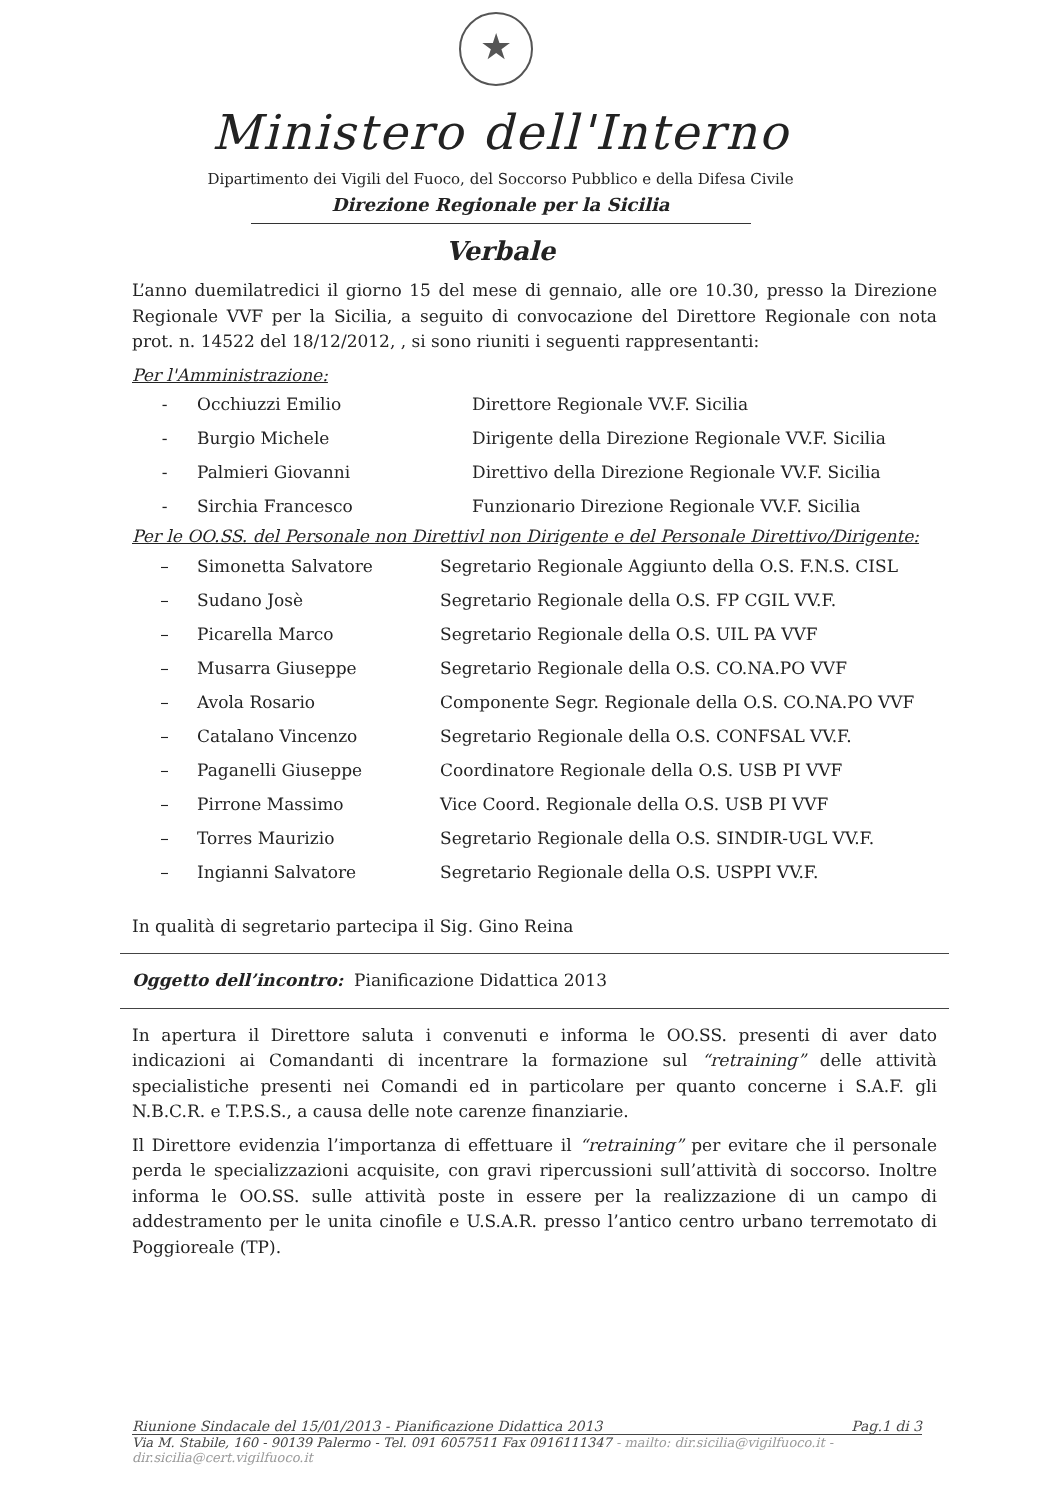★
Ministero dell'Interno
Dipartimento dei Vigili del Fuoco, del Soccorso Pubblico e della Difesa Civile
Direzione Regionale per la Sicilia
Verbale
L’anno duemilatredici il giorno 15 del mese di gennaio, alle ore 10.30, presso la Direzione Regionale VVF per la Sicilia, a seguito di convocazione del Direttore Regionale con nota prot. n. 14522 del 18/12/2012, , si sono riuniti i seguenti rappresentanti:
Per l'Amministrazione:
| - | Occhiuzzi Emilio | Direttore Regionale VV.F. Sicilia |
| - | Burgio Michele | Dirigente della Direzione Regionale VV.F. Sicilia |
| - | Palmieri Giovanni | Direttivo della Direzione Regionale VV.F. Sicilia |
| - | Sirchia Francesco | Funzionario Direzione Regionale VV.F. Sicilia |
Per le OO.SS. del Personale non Direttivl non Dirigente e del Personale Direttivo/Dirigente:
| – | Simonetta Salvatore | Segretario Regionale Aggiunto della O.S. F.N.S. CISL |
| – | Sudano Josè | Segretario Regionale della O.S. FP CGIL VV.F. |
| – | Picarella Marco | Segretario Regionale della O.S. UIL PA VVF |
| – | Musarra Giuseppe | Segretario Regionale della O.S. CO.NA.PO VVF |
| – | Avola Rosario | Componente Segr. Regionale della O.S. CO.NA.PO VVF |
| – | Catalano Vincenzo | Segretario Regionale della O.S. CONFSAL VV.F. |
| – | Paganelli Giuseppe | Coordinatore Regionale della O.S. USB PI VVF |
| – | Pirrone Massimo | Vice Coord. Regionale della O.S. USB PI VVF |
| – | Torres Maurizio | Segretario Regionale della O.S. SINDIR-UGL VV.F. |
| – | Ingianni Salvatore | Segretario Regionale della O.S. USPPI VV.F. |
In qualità di segretario partecipa il Sig. Gino Reina
Oggetto dell’incontro: Pianificazione Didattica 2013
In apertura il Direttore saluta i convenuti e informa le OO.SS. presenti di aver dato indicazioni ai Comandanti di incentrare la formazione sul “retraining” delle attività specialistiche presenti nei Comandi ed in particolare per quanto concerne i S.A.F. gli N.B.C.R. e T.P.S.S., a causa delle note carenze finanziarie.
Il Direttore evidenzia l’importanza di effettuare il “retraining” per evitare che il personale perda le specializzazioni acquisite, con gravi ripercussioni sull’attività di soccorso. Inoltre informa le OO.SS. sulle attività poste in essere per la realizzazione di un campo di addestramento per le unita cinofile e U.S.A.R. presso l’antico centro urbano terremotato di Poggioreale (TP).
Riunione Sindacale del 15/01/2013 - Pianificazione Didattica 2013 Pag.1 di 3
Via M. Stabile, 160 - 90139 Palermo - Tel. 091 6057511 Fax 0916111347 - mailto: dir.sicilia@vigilfuoco.it - dir.sicilia@cert.vigilfuoco.it